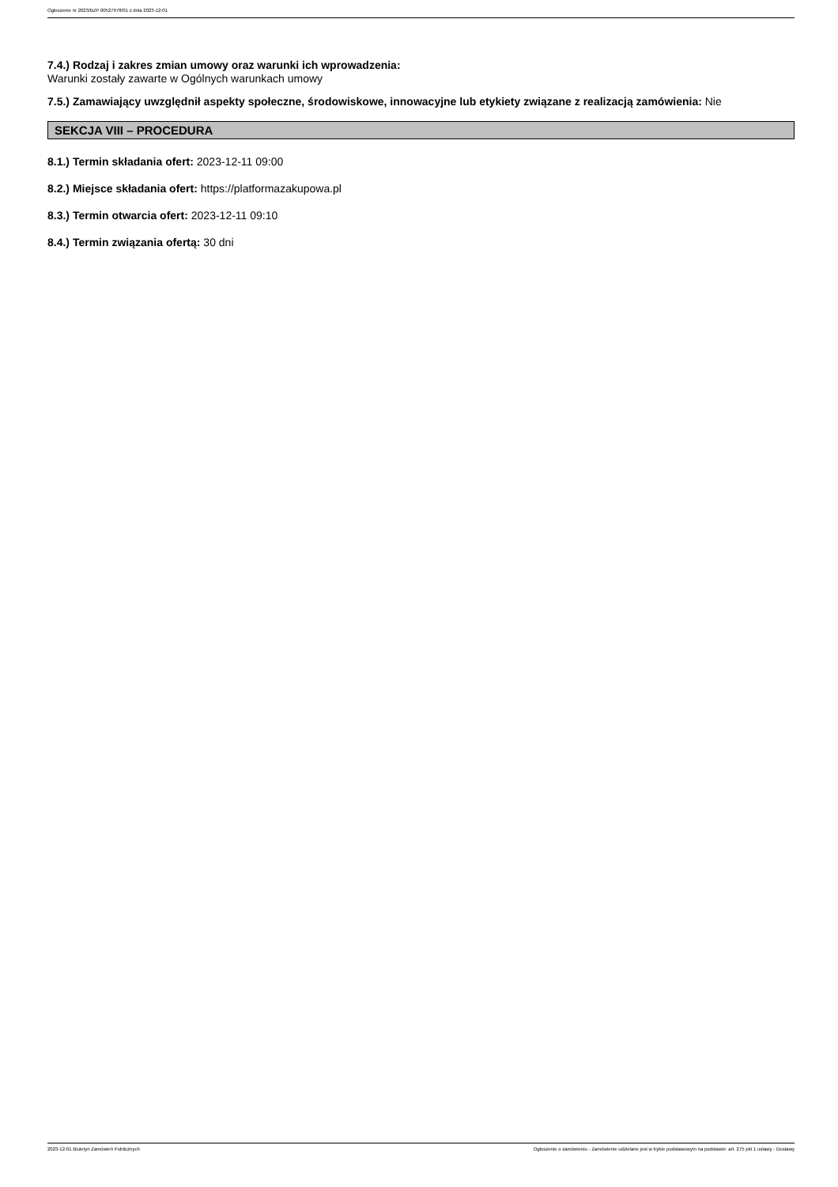Ogłoszenie nr 2023/BZP 00527978/01 z dnia 2023-12-01
7.4.) Rodzaj i zakres zmian umowy oraz warunki ich wprowadzenia:
Warunki zostały zawarte w Ogólnych warunkach umowy
7.5.) Zamawiający uwzględnił aspekty społeczne, środowiskowe, innowacyjne lub etykiety związane z realizacją zamówienia: Nie
SEKCJA VIII – PROCEDURA
8.1.) Termin składania ofert: 2023-12-11 09:00
8.2.) Miejsce składania ofert: https://platformazakupowa.pl
8.3.) Termin otwarcia ofert: 2023-12-11 09:10
8.4.) Termin związania ofertą: 30 dni
2023-12-01 Biuletyn Zamówień Publicznych Ogłoszenie o zamówieniu - Zamówienie udzielane jest w trybie podstawowym na podstawie: art. 275 pkt 1 ustawy - Dostawy